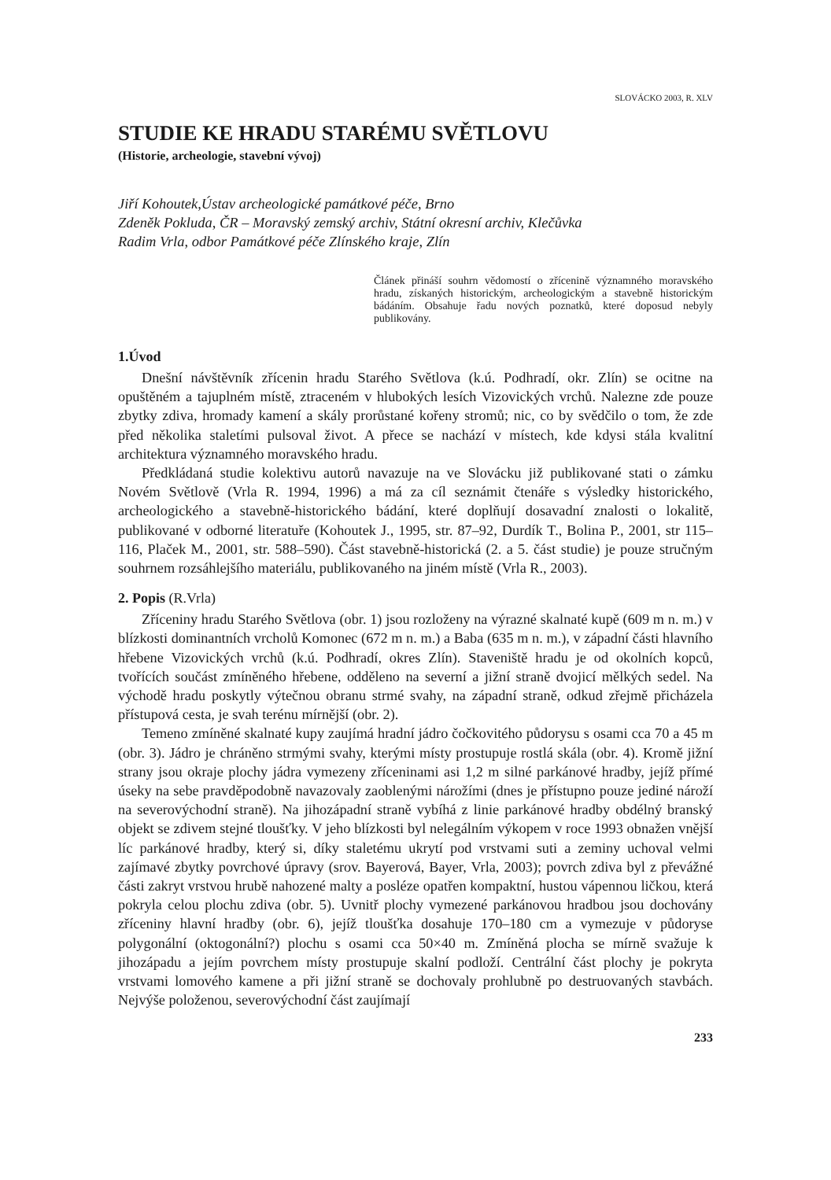SLOVÁCKO 2003, R. XLV
STUDIE KE HRADU STARÉMU SVĚTLOVU
(Historie, archeologie, stavební vývoj)
Jiří Kohoutek,Ústav archeologické památkové péče, Brno
Zdeněk Pokluda, ČR – Moravský zemský archiv, Státní okresní archiv, Klečůvka
Radim Vrla, odbor Památkové péče Zlínského kraje, Zlín
Článek přináší souhrn vědomostí o zřícenině významného moravského hradu, získaných historickým, archeologickým a stavebně historickým bádáním. Obsahuje řadu nových poznatků, které doposud nebyly publikovány.
1.Úvod
Dnešní návštěvník zřícenin hradu Starého Světlova (k.ú. Podhradí, okr. Zlín) se ocitne na opuštěném a tajuplném místě, ztraceném v hlubokých lesích Vizovických vrchů. Nalezne zde pouze zbytky zdiva, hromady kamení a skály prorůstané kořeny stromů; nic, co by svědčilo o tom, že zde před několika staletími pulsoval život. A přece se nachází v místech, kde kdysi stála kvalitní architektura významného moravského hradu.
Předkládaná studie kolektivu autorů navazuje na ve Slovácku již publikované stati o zámku Novém Světlově (Vrla R. 1994, 1996) a má za cíl seznámit čtenáře s výsledky historického, archeologického a stavebně-historického bádání, které doplňují dosavadní znalosti o lokalitě, publikované v odborné literatuře (Kohoutek J., 1995, str. 87–92, Durdík T., Bolina P., 2001, str 115–116, Plaček M., 2001, str. 588–590). Část stavebně-historická (2. a 5. část studie) je pouze stručným souhrnem rozsáhlejšího materiálu, publikovaného na jiném místě (Vrla R., 2003).
2. Popis (R.Vrla)
Zříceniny hradu Starého Světlova (obr. 1) jsou rozloženy na výrazné skalnaté kupě (609 m n. m.) v blízkosti dominantních vrcholů Komonec (672 m n. m.) a Baba (635 m n. m.), v západní části hlavního hřebene Vizovických vrchů (k.ú. Podhradí, okres Zlín). Staveniště hradu je od okolních kopců, tvořících součást zmíněného hřebene, odděleno na severní a jižní straně dvojicí mělkých sedel. Na východě hradu poskytly výtečnou obranu strmé svahy, na západní straně, odkud zřejmě přicházela přístupová cesta, je svah terénu mírnější (obr. 2).
Temeno zmíněné skalnaté kupy zaujímá hradní jádro čočkovitého půdorysu s osami cca 70 a 45 m (obr. 3). Jádro je chráněno strmými svahy, kterými místy prostupuje rostlá skála (obr. 4). Kromě jižní strany jsou okraje plochy jádra vymezeny zříceninami asi 1,2 m silné parkánové hradby, jejíž přímé úseky na sebe pravděpodobně navazovaly zaoblenými nárožími (dnes je přístupno pouze jediné nároží na severovýchodní straně). Na jihozápadní straně vybíhá z linie parkánové hradby obdélný branský objekt se zdivem stejné tloušťky. V jeho blízkosti byl nelegálním výkopem v roce 1993 obnažen vnější líc parkánové hradby, který si, díky staletému ukrytí pod vrstvami suti a zeminy uchoval velmi zajímavé zbytky povrchové úpravy (srov. Bayerová, Bayer, Vrla, 2003); povrch zdiva byl z převážné části zakryt vrstvou hrubě nahozené malty a posléze opatřen kompaktní, hustou vápennou ličkou, která pokryla celou plochu zdiva (obr. 5). Uvnitř plochy vymezené parkánovou hradbou jsou dochovány zříceniny hlavní hradby (obr. 6), jejíž tloušťka dosahuje 170–180 cm a vymezuje v půdoryse polygonální (oktogonální?) plochu s osami cca 50×40 m. Zmíněná plocha se mírně svažuje k jihozápadu a jejím povrchem místy prostupuje skalní podloží. Centrální část plochy je pokryta vrstvami lomového kamene a při jižní straně se dochovaly prohlubně po destruovaných stavbách. Nejvýše položenou, severovýchodní část zaujímají
233